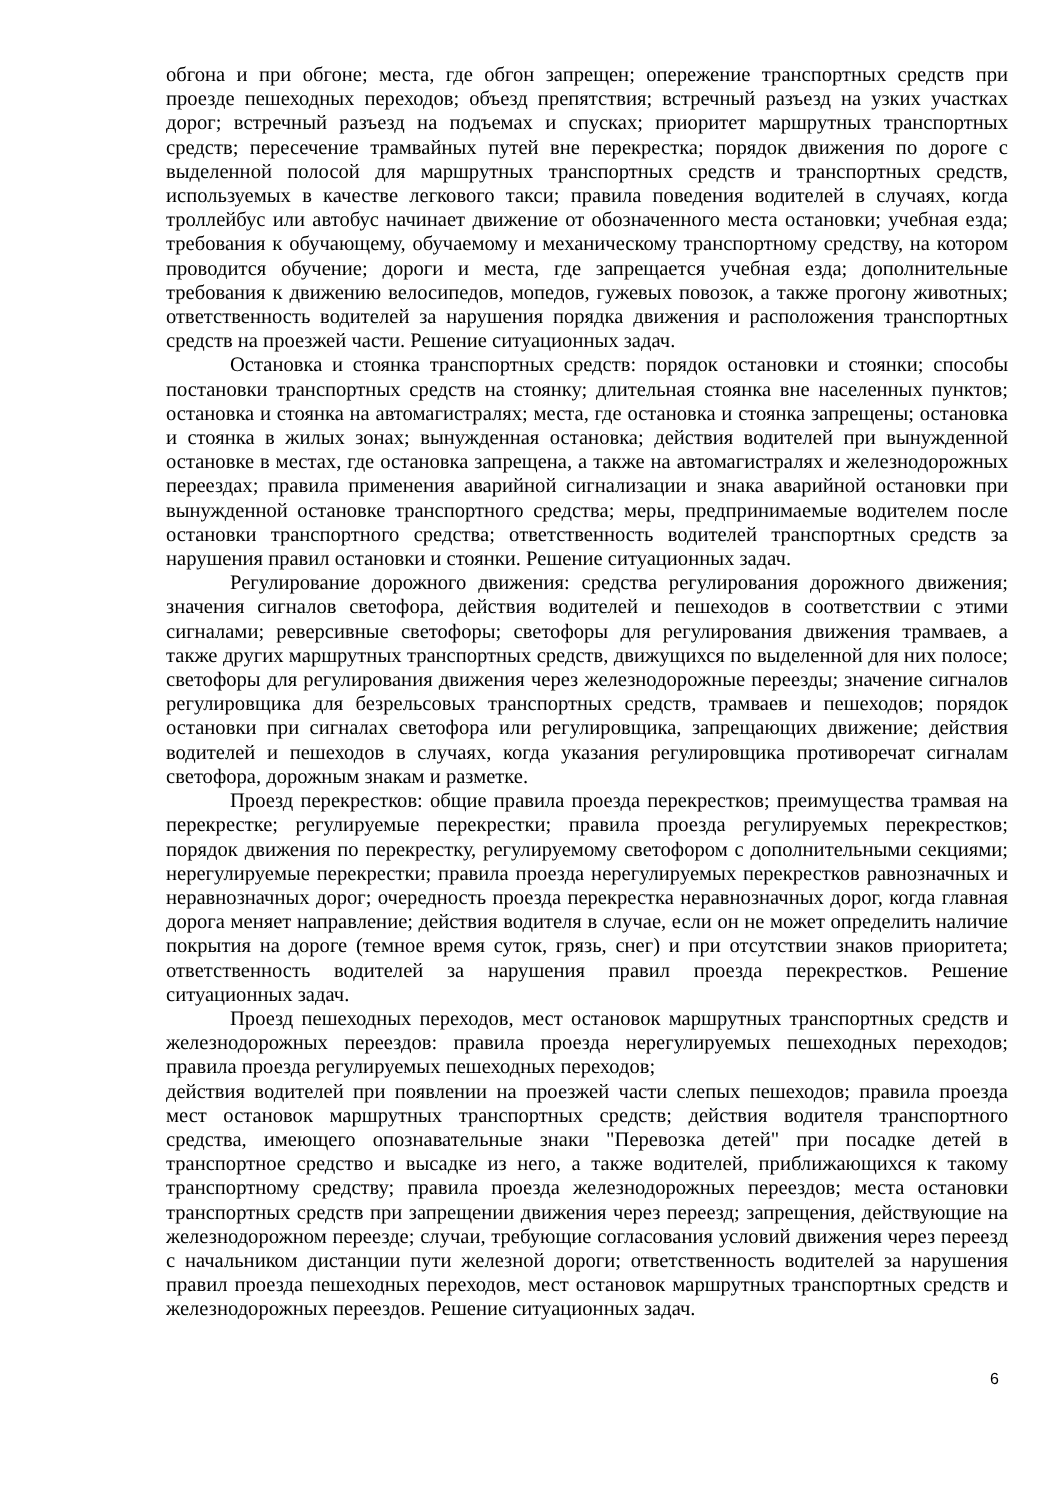обгона и при обгоне; места, где обгон запрещен; опережение транспортных средств при проезде пешеходных переходов; объезд препятствия; встречный разъезд на узких участках дорог; встречный разъезд на подъемах и спусках; приоритет маршрутных транспортных средств; пересечение трамвайных путей вне перекрестка; порядок движения по дороге с выделенной полосой для маршрутных транспортных средств и транспортных средств, используемых в качестве легкового такси; правила поведения водителей в случаях, когда троллейбус или автобус начинает движение от обозначенного места остановки; учебная езда; требования к обучающему, обучаемому и механическому транспортному средству, на котором проводится обучение; дороги и места, где запрещается учебная езда; дополнительные требования к движению велосипедов, мопедов, гужевых повозок, а также прогону животных; ответственность водителей за нарушения порядка движения и расположения транспортных средств на проезжей части. Решение ситуационных задач.
Остановка и стоянка транспортных средств: порядок остановки и стоянки; способы постановки транспортных средств на стоянку; длительная стоянка вне населенных пунктов; остановка и стоянка на автомагистралях; места, где остановка и стоянка запрещены; остановка и стоянка в жилых зонах; вынужденная остановка; действия водителей при вынужденной остановке в местах, где остановка запрещена, а также на автомагистралях и железнодорожных переездах; правила применения аварийной сигнализации и знака аварийной остановки при вынужденной остановке транспортного средства; меры, предпринимаемые водителем после остановки транспортного средства; ответственность водителей транспортных средств за нарушения правил остановки и стоянки. Решение ситуационных задач.
Регулирование дорожного движения: средства регулирования дорожного движения; значения сигналов светофора, действия водителей и пешеходов в соответствии с этими сигналами; реверсивные светофоры; светофоры для регулирования движения трамваев, а также других маршрутных транспортных средств, движущихся по выделенной для них полосе; светофоры для регулирования движения через железнодорожные переезды; значение сигналов регулировщика для безрельсовых транспортных средств, трамваев и пешеходов; порядок остановки при сигналах светофора или регулировщика, запрещающих движение; действия водителей и пешеходов в случаях, когда указания регулировщика противоречат сигналам светофора, дорожным знакам и разметке.
Проезд перекрестков: общие правила проезда перекрестков; преимущества трамвая на перекрестке; регулируемые перекрестки; правила проезда регулируемых перекрестков; порядок движения по перекрестку, регулируемому светофором с дополнительными секциями; нерегулируемые перекрестки; правила проезда нерегулируемых перекрестков равнозначных и неравнозначных дорог; очередность проезда перекрестка неравнозначных дорог, когда главная дорога меняет направление; действия водителя в случае, если он не может определить наличие покрытия на дороге (темное время суток, грязь, снег) и при отсутствии знаков приоритета; ответственность водителей за нарушения правил проезда перекрестков. Решение ситуационных задач.
Проезд пешеходных переходов, мест остановок маршрутных транспортных средств и железнодорожных переездов: правила проезда нерегулируемых пешеходных переходов; правила проезда регулируемых пешеходных переходов;
действия водителей при появлении на проезжей части слепых пешеходов; правила проезда мест остановок маршрутных транспортных средств; действия водителя транспортного средства, имеющего опознавательные знаки "Перевозка детей" при посадке детей в транспортное средство и высадке из него, а также водителей, приближающихся к такому транспортному средству; правила проезда железнодорожных переездов; места остановки транспортных средств при запрещении движения через переезд; запрещения, действующие на железнодорожном переезде; случаи, требующие согласования условий движения через переезд с начальником дистанции пути железной дороги; ответственность водителей за нарушения правил проезда пешеходных переходов, мест остановок маршрутных транспортных средств и железнодорожных переездов. Решение ситуационных задач.
6